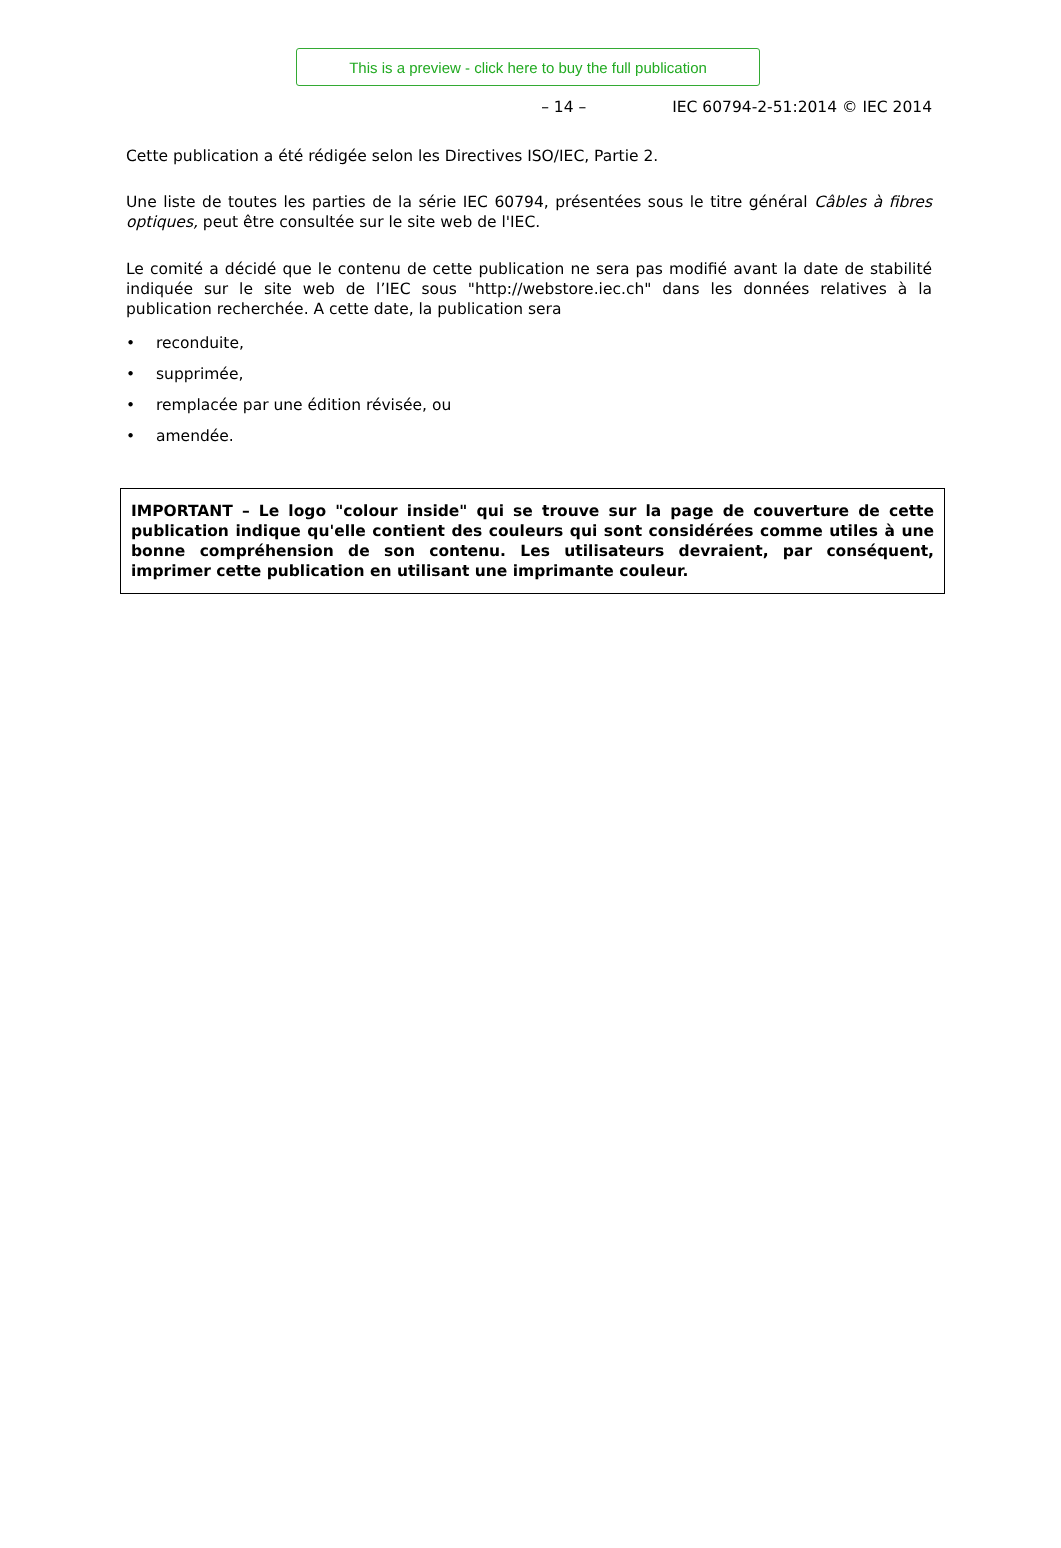This is a preview - click here to buy the full publication
– 14 – IEC 60794-2-51:2014 © IEC 2014
Cette publication a été rédigée selon les Directives ISO/IEC, Partie 2.
Une liste de toutes les parties de la série IEC 60794, présentées sous le titre général Câbles à fibres optiques, peut être consultée sur le site web de l'IEC.
Le comité a décidé que le contenu de cette publication ne sera pas modifié avant la date de stabilité indiquée sur le site web de l’IEC sous "http://webstore.iec.ch" dans les données relatives à la publication recherchée. A cette date, la publication sera
• reconduite,
• supprimée,
• remplacée par une édition révisée, ou
• amendée.
IMPORTANT – Le logo "colour inside" qui se trouve sur la page de couverture de cette publication indique qu'elle contient des couleurs qui sont considérées comme utiles à une bonne compréhension de son contenu. Les utilisateurs devraient, par conséquent, imprimer cette publication en utilisant une imprimante couleur.